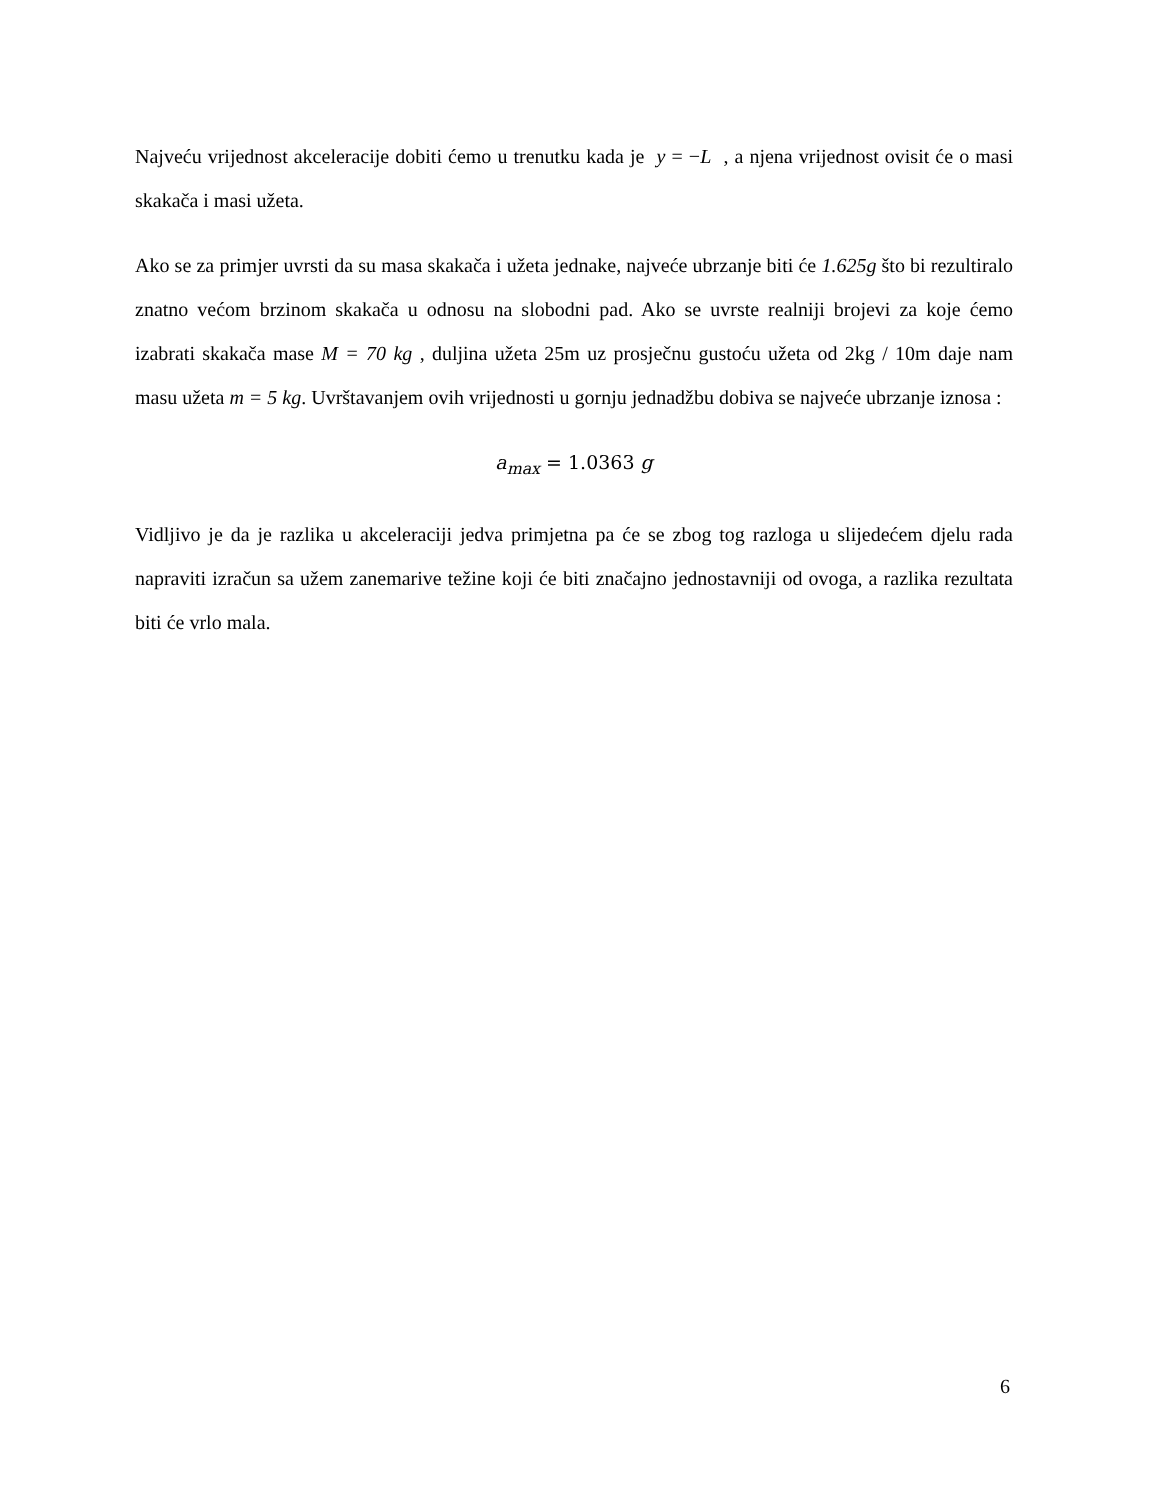Najveću vrijednost akceleracije dobiti ćemo u trenutku kada je y = −L , a njena vrijednost ovisit će o masi skakača i masi užeta.
Ako se za primjer uvrsti da su masa skakača i užeta jednake, najveće ubrzanje biti će 1.625g što bi rezultiralo znatno većom brzinom skakača u odnosu na slobodni pad. Ako se uvrste realniji brojevi za koje ćemo izabrati skakača mase M = 70 kg , duljina užeta 25m uz prosječnu gustoću užeta od 2kg / 10m daje nam masu užeta m = 5 kg. Uvrštavanjem ovih vrijednosti u gornju jednadžbu dobiva se najveće ubrzanje iznosa :
a<sub>max</sub> = 1.0363 g
Vidljivo je da je razlika u akceleraciji jedva primjetna pa će se zbog tog razloga u slijedećem djelu rada napraviti izračun sa užem zanemarive težine koji će biti značajno jednostavniji od ovoga, a razlika rezultata biti će vrlo mala.
6